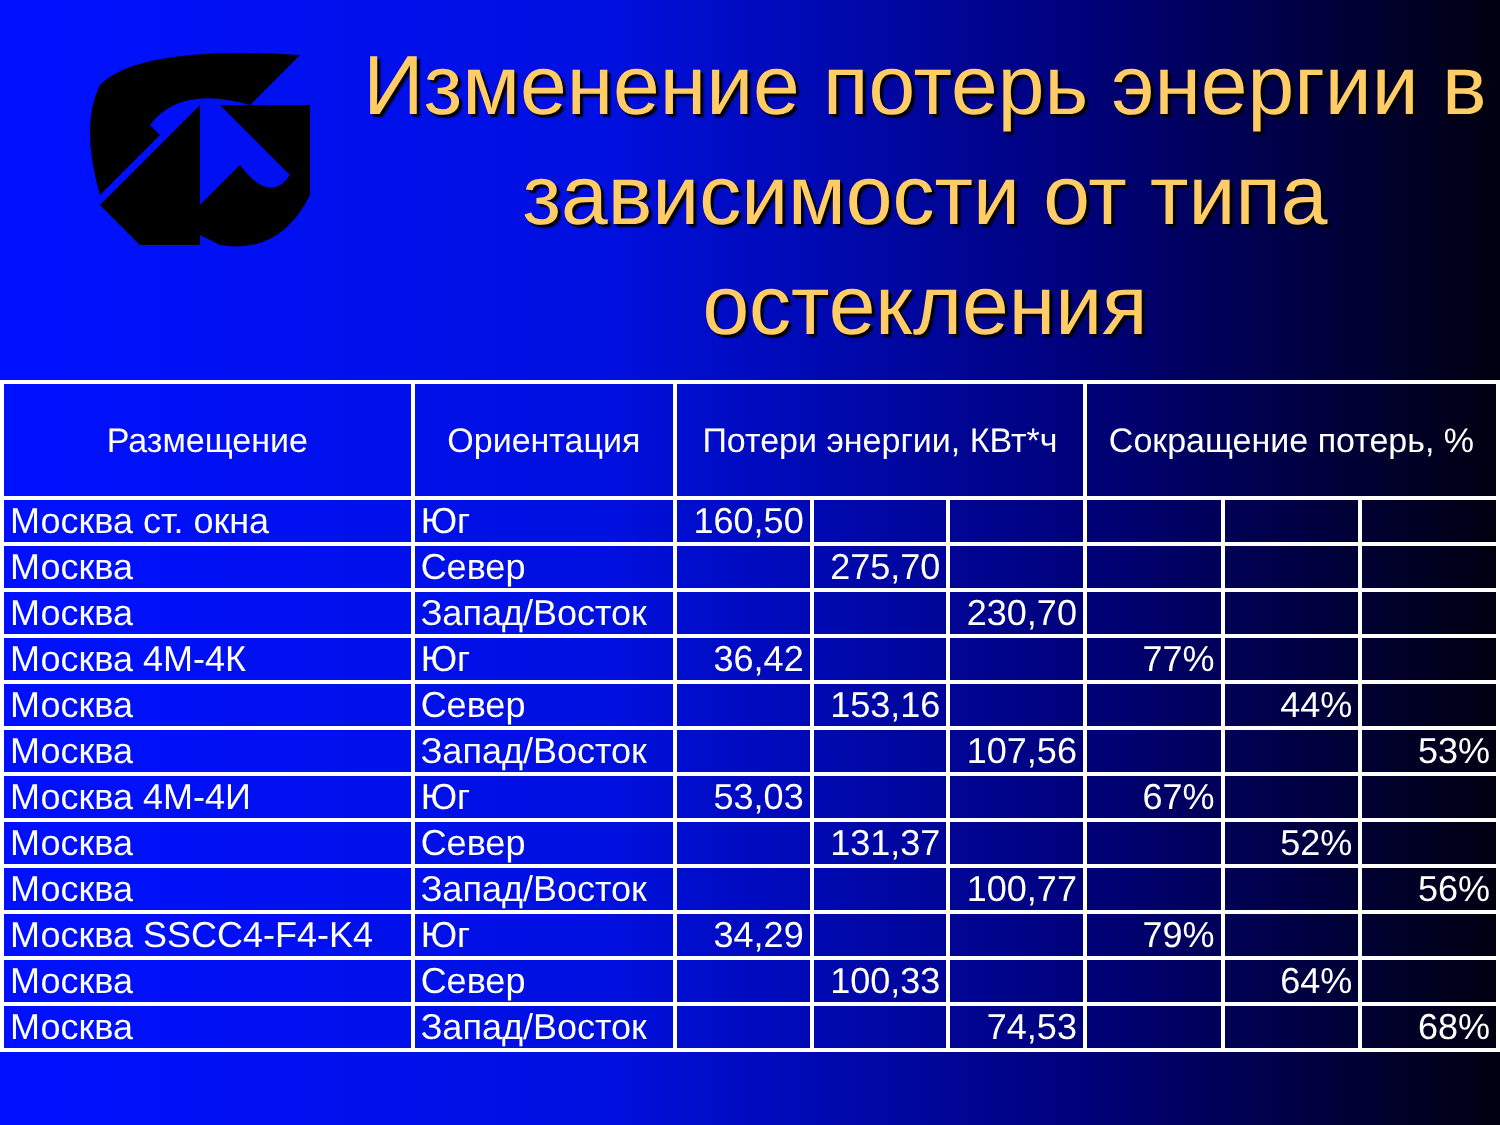Изменение потерь энергии в зависимости от типа остекления
| Размещение | Ориентация | Потери энергии, КВт*ч | | | Сокращение потерь, % | | |
| --- | --- | --- | --- | --- | --- | --- | --- |
| Москва ст. окна | Юг | 160,50 | | | | | |
| Москва | Север | | 275,70 | | | | |
| Москва | Запад/Восток | | | 230,70 | | | |
| Москва 4М-4К | Юг | 36,42 | | | 77% | | |
| Москва | Север | | 153,16 | | | 44% | |
| Москва | Запад/Восток | | | 107,56 | | | 53% |
| Москва 4М-4И | Юг | 53,03 | | | 67% | | |
| Москва | Север | | 131,37 | | | 52% | |
| Москва | Запад/Восток | | | 100,77 | | | 56% |
| Москва SSCC4-F4-K4 | Юг | 34,29 | | | 79% | | |
| Москва | Север | | 100,33 | | | 64% | |
| Москва | Запад/Восток | | | 74,53 | | | 68% |